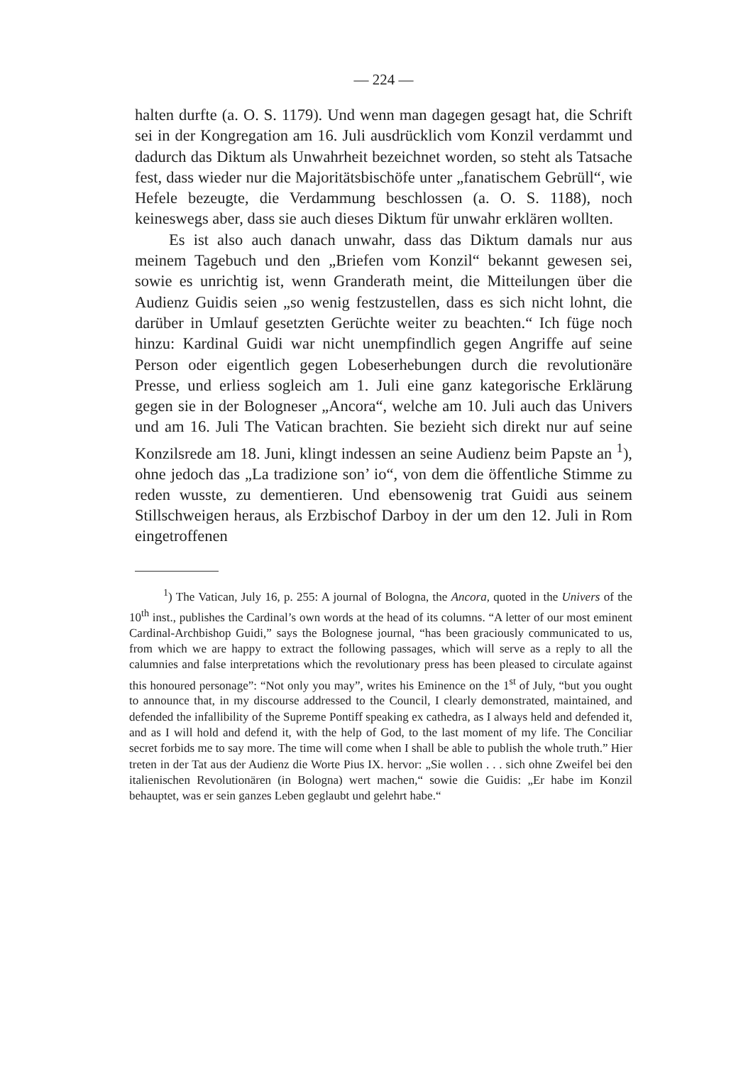— 224 —
halten durfte (a. O. S. 1179). Und wenn man dagegen gesagt hat, die Schrift sei in der Kongregation am 16. Juli ausdrücklich vom Konzil verdammt und dadurch das Diktum als Unwahrheit bezeichnet worden, so steht als Tatsache fest, dass wieder nur die Majoritätsbischöfe unter „fanatischem Gebrüll“, wie Hefele bezeugte, die Verdammung beschlossen (a. O. S. 1188), noch keineswegs aber, dass sie auch dieses Diktum für unwahr erklären wollten.
Es ist also auch danach unwahr, dass das Diktum damals nur aus meinem Tagebuch und den „Briefen vom Konzil“ bekannt gewesen sei, sowie es unrichtig ist, wenn Granderath meint, die Mitteilungen über die Audienz Guidis seien „so wenig festzustellen, dass es sich nicht lohnt, die darüber in Umlauf gesetzten Gerüchte weiter zu beachten.“ Ich füge noch hinzu: Kardinal Guidi war nicht unempfindlich gegen Angriffe auf seine Person oder eigentlich gegen Lobeserhebungen durch die revolutionäre Presse, und erliess sogleich am 1. Juli eine ganz kategorische Erklärung gegen sie in der Bologneser „Ancora“, welche am 10. Juli auch das Univers und am 16. Juli The Vatican brachten. Sie bezieht sich direkt nur auf seine Konzilsrede am 18. Juni, klingt indessen an seine Audienz beim Papste an <sup>1</sup>), ohne jedoch das „La tradizione son’ io“, von dem die öffentliche Stimme zu reden wusste, zu dementieren. Und ebensowenig trat Guidi aus seinem Stillschweigen heraus, als Erzbischof Darboy in der um den 12. Juli in Rom eingetroffenen
<sup>1</sup>) The Vatican, July 16, p. 255: A journal of Bologna, the Ancora, quoted in the Univers of the 10<sup>th</sup> inst., publishes the Cardinal’s own words at the head of its columns. “A letter of our most eminent Cardinal-Archbishop Guidi,” says the Bolognese journal, “has been graciously communicated to us, from which we are happy to extract the following passages, which will serve as a reply to all the calumnies and false interpretations which the revolutionary press has been pleased to circulate against this honoured personage”: “Not only you may”, writes his Eminence on the 1<sup>st</sup> of July, “but you ought to announce that, in my discourse addressed to the Council, I clearly demonstrated, maintained, and defended the infallibility of the Supreme Pontiff speaking ex cathedra, as I always held and defended it, and as I will hold and defend it, with the help of God, to the last moment of my life. The Conciliar secret forbids me to say more. The time will come when I shall be able to publish the whole truth.” Hier treten in der Tat aus der Audienz die Worte Pius IX. hervor: „Sie wollen . . . sich ohne Zweifel bei den italienischen Revolutionären (in Bologna) wert machen,“ sowie die Guidis: „Er habe im Konzil behauptet, was er sein ganzes Leben geglaubt und gelehrt habe.“